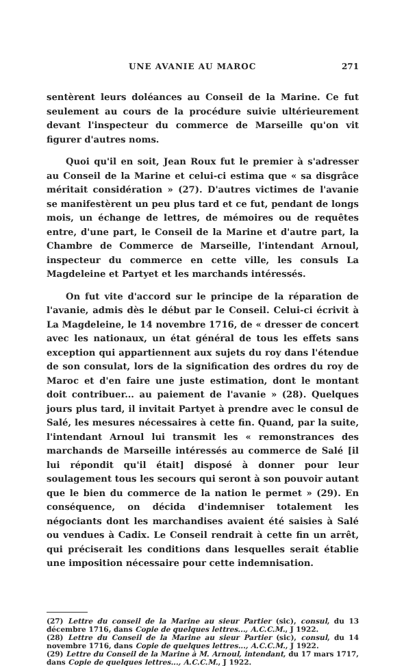UNE AVANIE AU MAROC 271
sentèrent leurs doléances au Conseil de la Marine. Ce fut seulement au cours de la procédure suivie ultérieurement devant l'inspecteur du commerce de Marseille qu'on vit figurer d'autres noms.
Quoi qu'il en soit, Jean Roux fut le premier à s'adresser au Conseil de la Marine et celui-ci estima que « sa disgrâce méritait considération » (27). D'autres victimes de l'avanie se manifestèrent un peu plus tard et ce fut, pendant de longs mois, un échange de lettres, de mémoires ou de requêtes entre, d'une part, le Conseil de la Marine et d'autre part, la Chambre de Commerce de Marseille, l'intendant Arnoul, inspecteur du commerce en cette ville, les consuls La Magdeleine et Partyet et les marchands intéressés.
On fut vite d'accord sur le principe de la réparation de l'avanie, admis dès le début par le Conseil. Celui-ci écrivit à La Magdeleine, le 14 novembre 1716, de « dresser de concert avec les nationaux, un état général de tous les effets sans exception qui appartiennent aux sujets du roy dans l'étendue de son consulat, lors de la signification des ordres du roy de Maroc et d'en faire une juste estimation, dont le montant doit contribuer... au paiement de l'avanie » (28). Quelques jours plus tard, il invitait Partyet à prendre avec le consul de Salé, les mesures nécessaires à cette fin. Quand, par la suite, l'intendant Arnoul lui transmit les « remonstrances des marchands de Marseille intéressés au commerce de Salé [il lui répondit qu'il était] disposé à donner pour leur soulagement tous les secours qui seront à son pouvoir autant que le bien du commerce de la nation le permet » (29). En conséquence, on décida d'indemniser totalement les négociants dont les marchandises avaient été saisies à Salé ou vendues à Cadix. Le Conseil rendrait à cette fin un arrêt, qui préciserait les conditions dans lesquelles serait établie une imposition nécessaire pour cette indemnisation.
(27) Lettre du conseil de la Marine au sieur Partier (sic), consul, du 13 décembre 1716, dans Copie de quelques lettres..., A.C.C.M., J 1922.
(28) Lettre du Conseil de la Marine au sieur Partier (sic), consul, du 14 novembre 1716, dans Copie de quelques lettres..., A.C.C.M., J 1922.
(29) Lettre du Conseil de la Marine à M. Arnoul, intendant, du 17 mars 1717, dans Copie de quelques lettres..., A.C.C.M., J 1922.